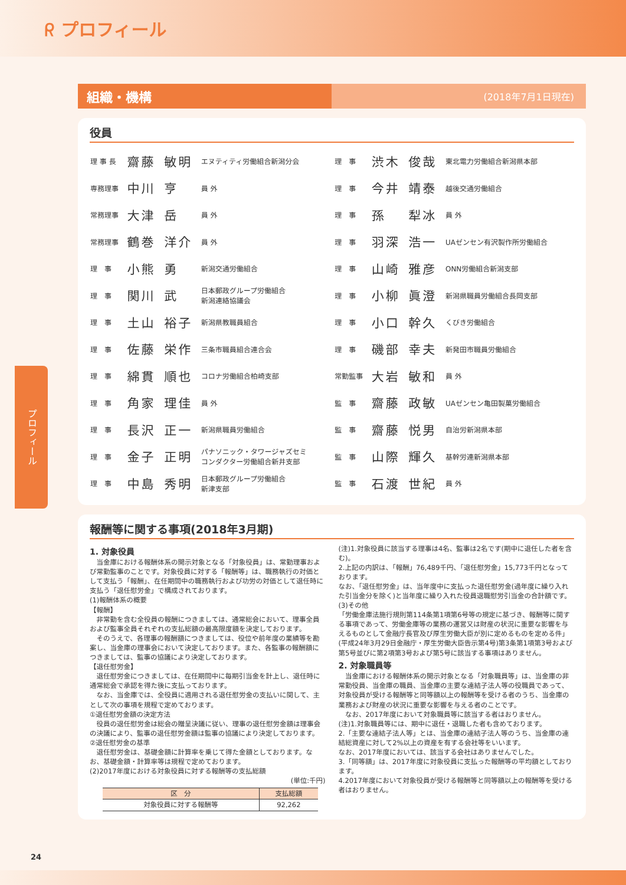ᖇ プロフィール
プロフィール
組織・機構 (2018年7月1日現在)
役員
| 理 事 長 | 齋藤 | 敏明 | エヌティティ労働組合新潟分会 | 理 事 | 渋木 | 俊哉 | 東北電力労働組合新潟県本部 |
| 専務理事 | 中川 | 亨 | 員 外 | 理 事 | 今井 | 靖泰 | 越後交通労働組合 |
| 常務理事 | 大津 | 岳 | 員 外 | 理 事 | 孫 | 犁冰 | 員 外 |
| 常務理事 | 鶴巻 | 洋介 | 員 外 | 理 事 | 羽深 | 浩一 | UAゼンセン有沢製作所労働組合 |
| 理 事 | 小熊 | 勇 | 新潟交通労働組合 | 理 事 | 山崎 | 雅彦 | ONN労働組合新潟支部 |
| 理 事 | 関川 | 武 | 日本郵政グループ労働組合 新潟連絡協議会 | 理 事 | 小柳 | 眞澄 | 新潟県職員労働組合長岡支部 |
| 理 事 | 土山 | 裕子 | 新潟県教職員組合 | 理 事 | 小口 | 幹久 | くびき労働組合 |
| 理 事 | 佐藤 | 栄作 | 三条市職員組合連合会 | 理 事 | 磯部 | 幸夫 | 新発田市職員労働組合 |
| 理 事 | 綿貫 | 順也 | コロナ労働組合柏崎支部 | 常勤監事 | 大岩 | 敏和 | 員 外 |
| 理 事 | 角家 | 理佳 | 員 外 | 監 事 | 齋藤 | 政敏 | UAゼンセン亀田製菓労働組合 |
| 理 事 | 長沢 | 正一 | 新潟県職員労働組合 | 監 事 | 齋藤 | 悦男 | 自治労新潟県本部 |
| 理 事 | 金子 | 正明 | パナソニック・タワージャズセミ コンダクター労働組合新井支部 | 監 事 | 山際 | 輝久 | 基幹労連新潟県本部 |
| 理 事 | 中島 | 秀明 | 日本郵政グループ労働組合 新津支部 | 監 事 | 石渡 | 世紀 | 員 外 |
報酬等に関する事項(2018年3月期)
1. 対象役員
　当金庫における報酬体系の開示対象となる「対象役員」は、常勤理事および常勤監事のことです。対象役員に対する「報酬等」は、職務執行の対価として支払う「報酬」、在任期間中の職務執行および功労の対価として退任時に支払う「退任慰労金」で構成されております。
(1)報酬体系の概要
【報酬】
　非常勤を含む全役員の報酬につきましては、通常総会において、理事全員および監事全員それぞれの支払総額の最高限度額を決定しております。
　そのうえで、各理事の報酬額につきましては、役位や前年度の業績等を勘案し、当金庫の理事会において決定しております。また、各監事の報酬額につきましては、監事の協議により決定しております。
【退任慰労金】
　退任慰労金につきましては、在任期間中に毎期引当金を計上し、退任時に通常総会で承認を得た後に支払っております。
　なお、当金庫では、全役員に適用される退任慰労金の支払いに関して、主として次の事項を規程で定めております。
①退任慰労金額の決定方法
　役員の退任慰労金は総会の贈呈決議に従い、理事の退任慰労金額は理事会の決議により、監事の退任慰労金額は監事の協議により決定しております。
②退任慰労金の基準
　退任慰労金は、基礎金額に計算率を乗じて得た金額としております。なお、基礎金額・計算率等は規程で定めております。
(2)2017年度における対象役員に対する報酬等の支払総額
(単位:千円)
| 区 分 | 支払総額 |
| --- | --- |
| 対象役員に対する報酬等 | 92,262 |
(注)1.対象役員に該当する理事は4名、監事は2名です(期中に退任した者を含む)。
2.上記の内訳は、「報酬」76,489千円、「退任慰労金」15,773千円となっております。
なお、「退任慰労金」は、当年度中に支払った退任慰労金(過年度に繰り入れた引当金分を除く)と当年度に繰り入れた役員退職慰労引当金の合計額です。
(3)その他
「労働金庫法施行規則第114条第1項第6号等の規定に基づき、報酬等に関する事項であって、労働金庫等の業務の運営又は財産の状況に重要な影響を与えるものとして金融庁長官及び厚生労働大臣が別に定めるものを定める件」(平成24年3月29日金融庁・厚生労働大臣告示第4号)第3条第1項第3号および第5号並びに第2項第3号および第5号に該当する事項はありません。
2. 対象職員等
　当金庫における報酬体系の開示対象となる「対象職員等」は、当金庫の非常勤役員、当金庫の職員、当金庫の主要な連結子法人等の役職員であって、対象役員が受ける報酬等と同等額以上の報酬等を受ける者のうち、当金庫の業務および財産の状況に重要な影響を与える者のことです。
　なお、2017年度において対象職員等に該当する者はおりません。
(注)1.対象職員等には、期中に退任・退職した者も含めております。
2.「主要な連結子法人等」とは、当金庫の連結子法人等のうち、当金庫の連結総資産に対して2%以上の資産を有する会社等をいいます。
なお、2017年度においては、該当する会社はありませんでした。
3.「同等額」は、2017年度に対象役員に支払った報酬等の平均額としております。
4.2017年度において対象役員が受ける報酬等と同等額以上の報酬等を受ける者はおりません。
24